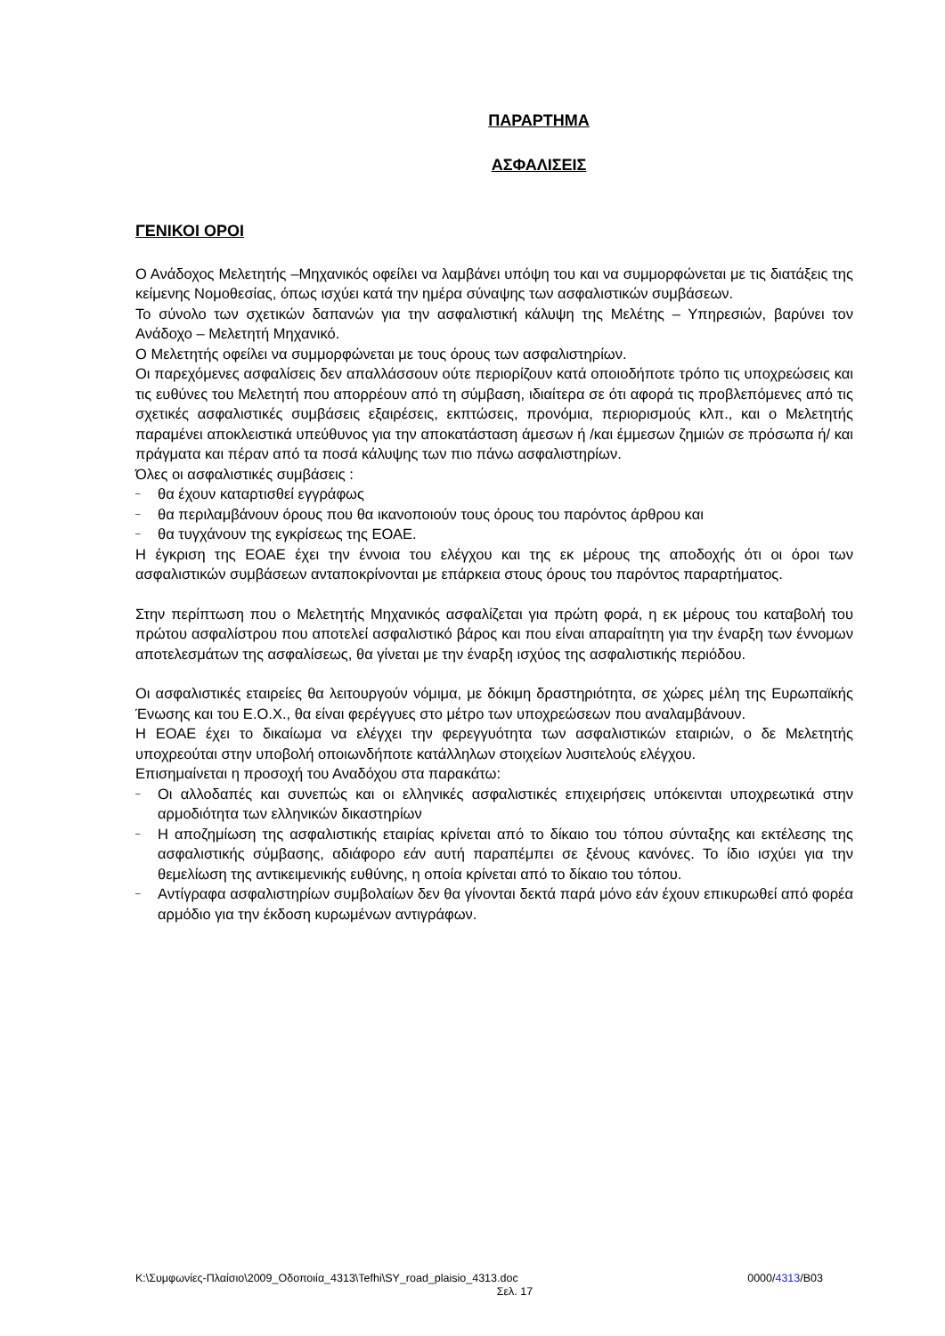ΠΑΡΑΡΤΗΜΑ
ΑΣΦΑΛΙΣΕΙΣ
ΓΕΝΙΚΟΙ ΟΡΟΙ
Ο Ανάδοχος Μελετητής –Μηχανικός οφείλει να λαμβάνει υπόψη του και να συμμορφώνεται με τις διατάξεις της κείμενης Νομοθεσίας, όπως ισχύει κατά την ημέρα σύναψης των ασφαλιστικών συμβάσεων.
Το σύνολο των σχετικών δαπανών για την ασφαλιστική κάλυψη της Μελέτης – Υπηρεσιών, βαρύνει τον Ανάδοχο – Μελετητή Μηχανικό.
Ο Μελετητής οφείλει να συμμορφώνεται με τους όρους των ασφαλιστηρίων.
Οι παρεχόμενες ασφαλίσεις δεν απαλλάσσουν ούτε περιορίζουν κατά οποιοδήποτε τρόπο τις υποχρεώσεις και τις ευθύνες του Μελετητή που απορρέουν από τη σύμβαση, ιδιαίτερα σε ότι αφορά τις προβλεπόμενες από τις σχετικές ασφαλιστικές συμβάσεις εξαιρέσεις, εκπτώσεις, προνόμια, περιορισμούς κλπ., και ο Μελετητής παραμένει αποκλειστικά υπεύθυνος για την αποκατάσταση άμεσων ή /και έμμεσων ζημιών σε πρόσωπα ή/ και πράγματα και πέραν από τα ποσά κάλυψης των πιο πάνω ασφαλιστηρίων.
Όλες οι ασφαλιστικές συμβάσεις :
– θα έχουν καταρτισθεί εγγράφως
– θα περιλαμβάνουν όρους που θα ικανοποιούν τους όρους του παρόντος άρθρου και
– θα τυγχάνουν της εγκρίσεως της ΕΟΑΕ.
Η έγκριση της ΕΟΑΕ έχει την έννοια του ελέγχου και της εκ μέρους της αποδοχής ότι οι όροι των ασφαλιστικών συμβάσεων ανταποκρίνονται με επάρκεια στους όρους του παρόντος παραρτήματος.
Στην περίπτωση που ο Μελετητής Μηχανικός ασφαλίζεται για πρώτη φορά, η εκ μέρους του καταβολή του πρώτου ασφαλίστρου που αποτελεί ασφαλιστικό βάρος και που είναι απαραίτητη για την έναρξη των έννομων αποτελεσμάτων της ασφαλίσεως, θα γίνεται με την έναρξη ισχύος της ασφαλιστικής περιόδου.
Οι ασφαλιστικές εταιρείες θα λειτουργούν νόμιμα, με δόκιμη δραστηριότητα, σε χώρες μέλη της Ευρωπαϊκής Ένωσης και του Ε.Ο.Χ., θα είναι φερέγγυες στο μέτρο των υποχρεώσεων που αναλαμβάνουν.
Η ΕΟΑΕ έχει το δικαίωμα να ελέγχει την φερεγγυότητα των ασφαλιστικών εταιριών, ο δε Μελετητής υποχρεούται στην υποβολή οποιωνδήποτε κατάλληλων στοιχείων λυσιτελούς ελέγχου.
Επισημαίνεται η προσοχή του Αναδόχου στα παρακάτω:
– Οι αλλοδαπές και συνεπώς και οι ελληνικές ασφαλιστικές επιχειρήσεις υπόκεινται υποχρεωτικά στην αρμοδιότητα των ελληνικών δικαστηρίων
– Η αποζημίωση της ασφαλιστικής εταιρίας κρίνεται από το δίκαιο του τόπου σύνταξης και εκτέλεσης της ασφαλιστικής σύμβασης, αδιάφορο εάν αυτή παραπέμπει σε ξένους κανόνες. Το ίδιο ισχύει για την θεμελίωση της αντικειμενικής ευθύνης, η οποία κρίνεται από το δίκαιο του τόπου.
– Αντίγραφα ασφαλιστηρίων συμβολαίων δεν θα γίνονται δεκτά παρά μόνο εάν έχουν επικυρωθεί από φορέα αρμόδιο για την έκδοση κυρωμένων αντιγράφων.
K:\Συμφωνίες-Πλαίσιο\2009_Οδοποιία_4313\Tefhi\SY_road_plaisio_4313.doc
0000/4313/B03
Σελ. 17